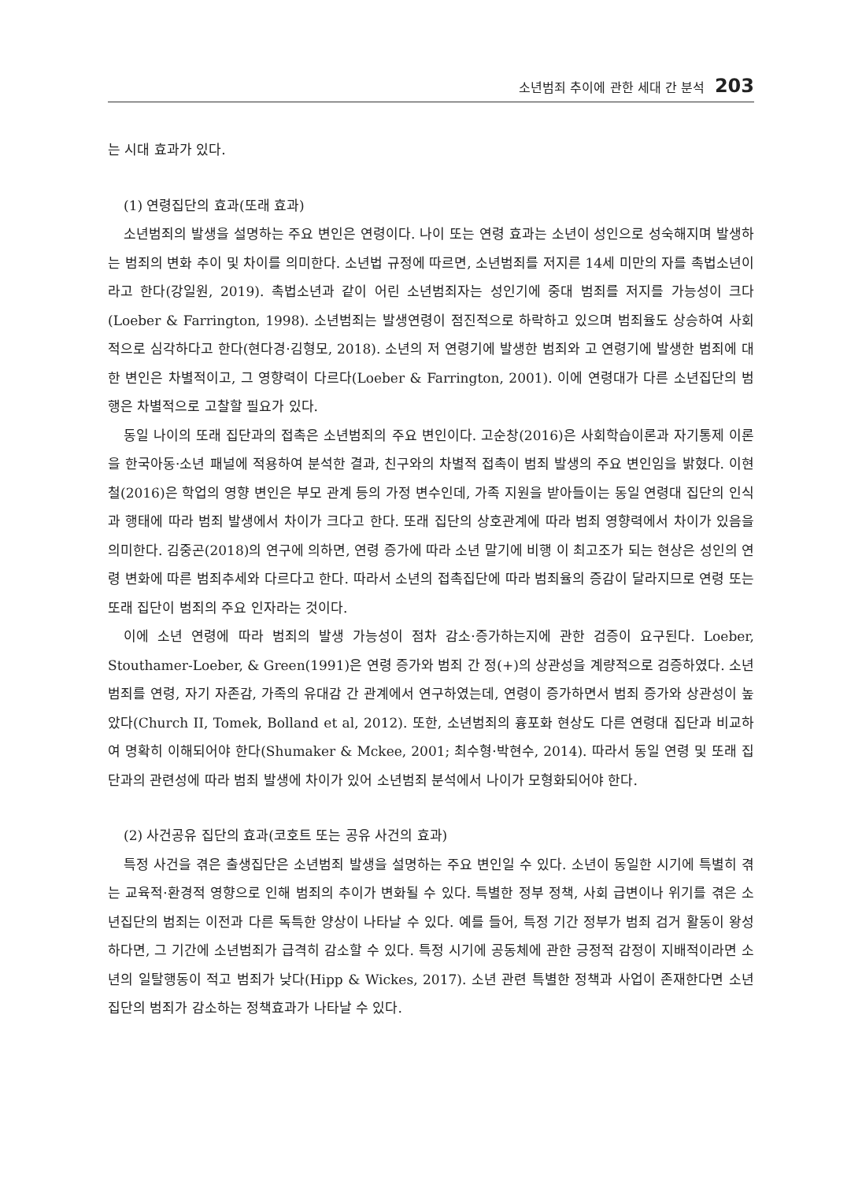소년범죄 추이에 관한 세대 간 분석 203
는 시대 효과가 있다.
(1) 연령집단의 효과(또래 효과)
소년범죄의 발생을 설명하는 주요 변인은 연령이다. 나이 또는 연령 효과는 소년이 성인으로 성숙해지며 발생하는 범죄의 변화 추이 및 차이를 의미한다. 소년법 규정에 따르면, 소년범죄를 저지른 14세 미만의 자를 촉법소년이라고 한다(강일원, 2019). 촉법소년과 같이 어린 소년범죄자는 성인기에 중대 범죄를 저지를 가능성이 크다(Loeber & Farrington, 1998). 소년범죄는 발생연령이 점진적으로 하락하고 있으며 범죄율도 상승하여 사회적으로 심각하다고 한다(현다경·김형모, 2018). 소년의 저 연령기에 발생한 범죄와 고 연령기에 발생한 범죄에 대한 변인은 차별적이고, 그 영향력이 다르다(Loeber & Farrington, 2001). 이에 연령대가 다른 소년집단의 범행은 차별적으로 고찰할 필요가 있다.
동일 나이의 또래 집단과의 접촉은 소년범죄의 주요 변인이다. 고순창(2016)은 사회학습이론과 자기통제 이론을 한국아동·소년 패널에 적용하여 분석한 결과, 친구와의 차별적 접촉이 범죄 발생의 주요 변인임을 밝혔다. 이현철(2016)은 학업의 영향 변인은 부모 관계 등의 가정 변수인데, 가족 지원을 받아들이는 동일 연령대 집단의 인식과 행태에 따라 범죄 발생에서 차이가 크다고 한다. 또래 집단의 상호관계에 따라 범죄 영향력에서 차이가 있음을 의미한다. 김중곤(2018)의 연구에 의하면, 연령 증가에 따라 소년 말기에 비행 이 최고조가 되는 현상은 성인의 연령 변화에 따른 범죄추세와 다르다고 한다. 따라서 소년의 접촉집단에 따라 범죄율의 증감이 달라지므로 연령 또는 또래 집단이 범죄의 주요 인자라는 것이다.
이에 소년 연령에 따라 범죄의 발생 가능성이 점차 감소·증가하는지에 관한 검증이 요구된다. Loeber, Stouthamer-Loeber, & Green(1991)은 연령 증가와 범죄 간 정(+)의 상관성을 계량적으로 검증하였다. 소년범죄를 연령, 자기 자존감, 가족의 유대감 간 관계에서 연구하였는데, 연령이 증가하면서 범죄 증가와 상관성이 높았다(Church II, Tomek, Bolland et al, 2012). 또한, 소년범죄의 흉포화 현상도 다른 연령대 집단과 비교하여 명확히 이해되어야 한다(Shumaker & Mckee, 2001; 최수형·박현수, 2014). 따라서 동일 연령 및 또래 집단과의 관련성에 따라 범죄 발생에 차이가 있어 소년범죄 분석에서 나이가 모형화되어야 한다.
(2) 사건공유 집단의 효과(코호트 또는 공유 사건의 효과)
특정 사건을 겪은 출생집단은 소년범죄 발생을 설명하는 주요 변인일 수 있다. 소년이 동일한 시기에 특별히 겪는 교육적·환경적 영향으로 인해 범죄의 추이가 변화될 수 있다. 특별한 정부 정책, 사회 급변이나 위기를 겪은 소년집단의 범죄는 이전과 다른 독특한 양상이 나타날 수 있다. 예를 들어, 특정 기간 정부가 범죄 검거 활동이 왕성하다면, 그 기간에 소년범죄가 급격히 감소할 수 있다. 특정 시기에 공동체에 관한 긍정적 감정이 지배적이라면 소년의 일탈행동이 적고 범죄가 낮다(Hipp & Wickes, 2017). 소년 관련 특별한 정책과 사업이 존재한다면 소년집단의 범죄가 감소하는 정책효과가 나타날 수 있다.